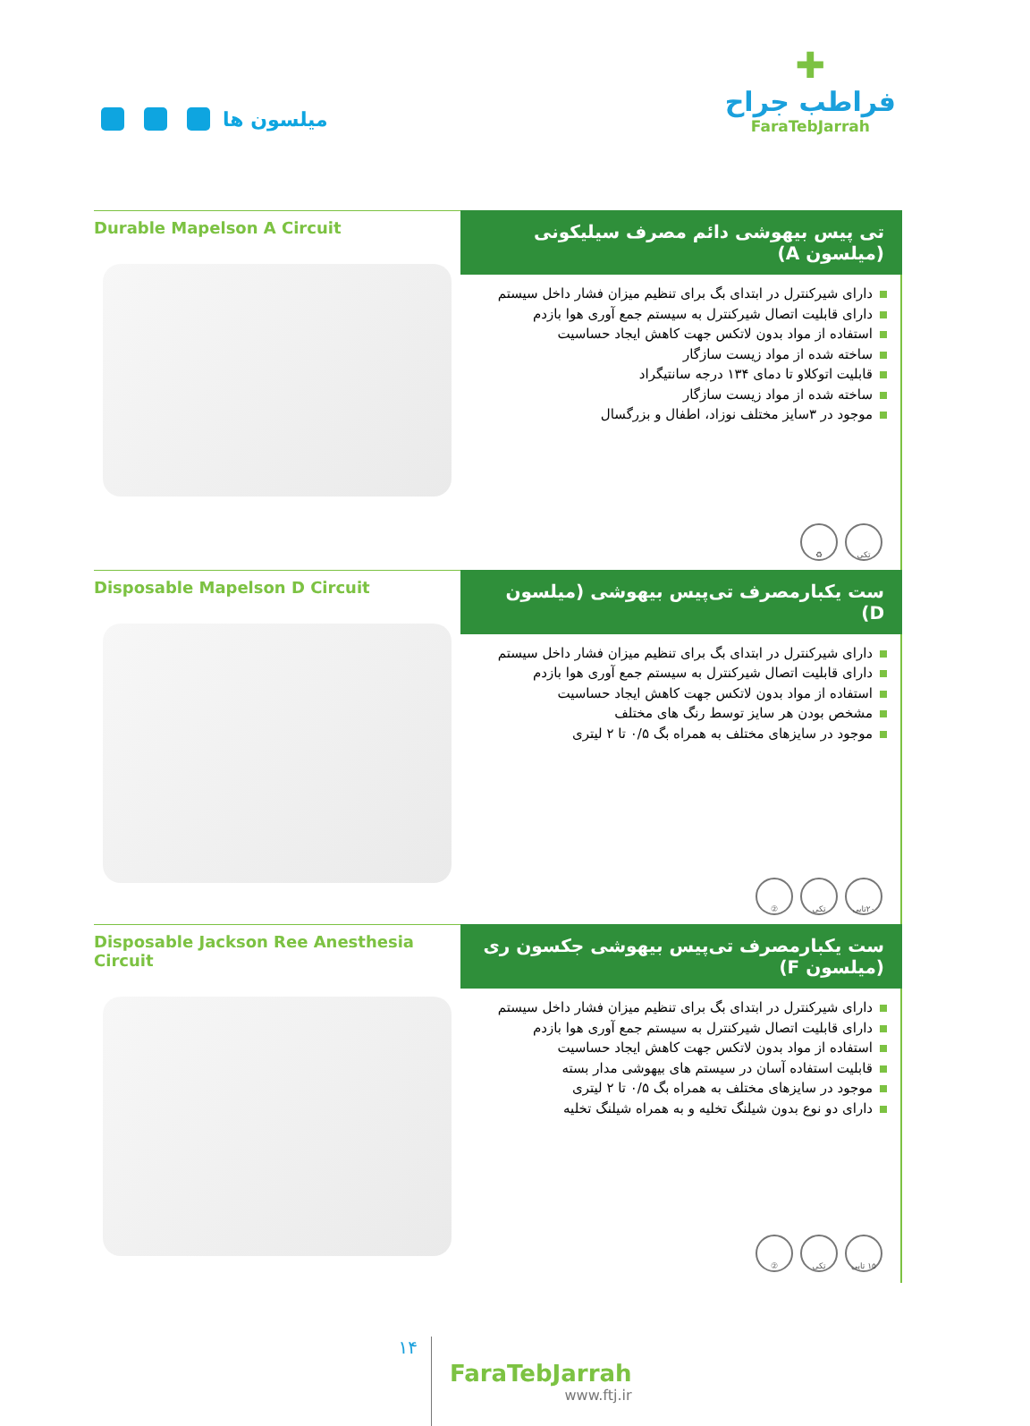میلسون ها
✚
فراطب جراح
FaraTebJarrah
Durable Mapelson A Circuit
تی پیس بیهوشی دائم مصرف سیلیکونی (میلسون A)
دارای شیرکنترل در ابتدای بگ برای تنظیم میزان فشار داخل سیستم
دارای قابلیت اتصال شیرکنترل به سیستم جمع آوری هوا بازدم
استفاده از مواد بدون لاتکس جهت کاهش ایجاد حساسیت
ساخته شده از مواد زیست سازگار
قابلیت اتوکلاو تا دمای ۱۳۴ درجه سانتیگراد
ساخته شده از مواد زیست سازگار
موجود در ۳سایز مختلف نوزاد، اطفال و بزرگسال
تکی ♻
Disposable Mapelson D Circuit
ست یکبارمصرف تی‌پیس بیهوشی (میلسون D)
دارای شیرکنترل در ابتدای بگ برای تنظیم میزان فشار داخل سیستم
دارای قابلیت اتصال شیرکنترل به سیستم جمع آوری هوا بازدم
استفاده از مواد بدون لاتکس جهت کاهش ایجاد حساسیت
مشخص بودن هر سایز توسط رنگ های مختلف
موجود در سایزهای مختلف به همراه بگ ۰/۵ تا ۲ لیتری
۲۰تایی تکی ②
Disposable Jackson Ree Anesthesia Circuit
ست یکبارمصرف تی‌پیس بیهوشی جکسون ری (میلسون F)
دارای شیرکنترل در ابتدای بگ برای تنظیم میزان فشار داخل سیستم
دارای قابلیت اتصال شیرکنترل به سیستم جمع آوری هوا بازدم
استفاده از مواد بدون لاتکس جهت کاهش ایجاد حساسیت
قابلیت استفاده آسان در سیستم های بیهوشی مدار بسته
موجود در سایزهای مختلف به همراه بگ ۰/۵ تا ۲ لیتری
دارای دو نوع بدون شیلنگ تخلیه و به همراه شیلنگ تخلیه
۱۵ تایی تکی ②
۱۴
FaraTebJarrah
www.ftj.ir